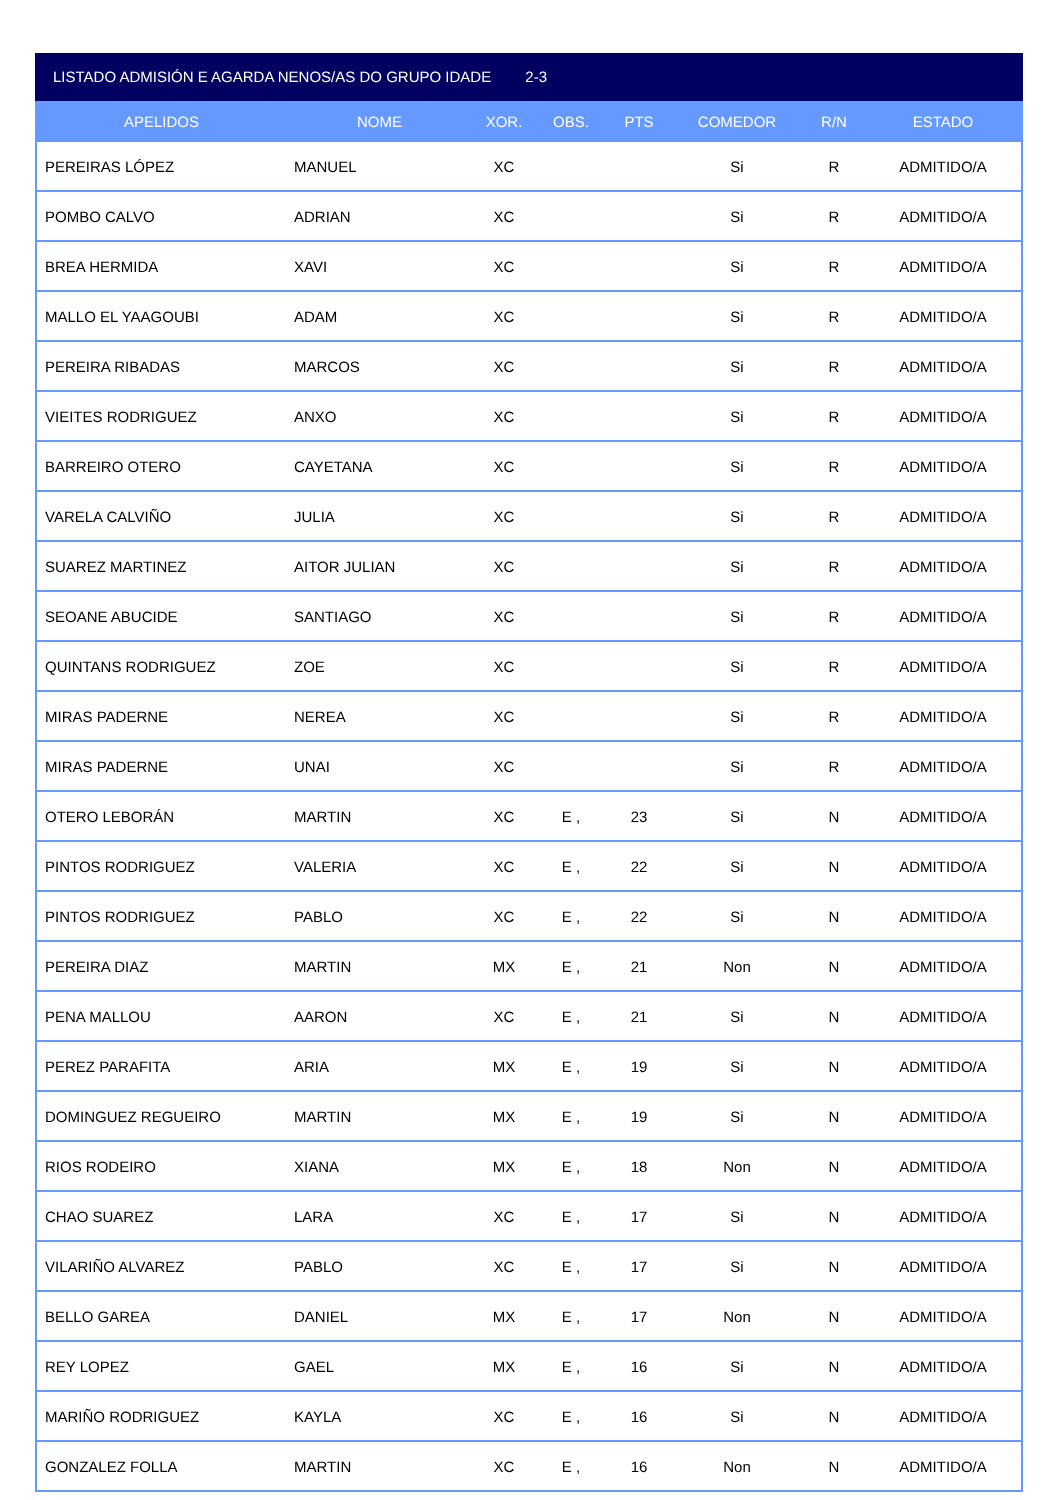LISTADO ADMISIÓN E AGARDA NENOS/AS DO GRUPO IDADE 2-3
| APELIDOS | NOME | XOR. | OBS. | PTS | COMEDOR | R/N | ESTADO |
| --- | --- | --- | --- | --- | --- | --- | --- |
| PEREIRAS LÓPEZ | MANUEL | XC | | | Si | R | ADMITIDO/A |
| POMBO CALVO | ADRIAN | XC | | | Si | R | ADMITIDO/A |
| BREA HERMIDA | XAVI | XC | | | Si | R | ADMITIDO/A |
| MALLO EL YAAGOUBI | ADAM | XC | | | Si | R | ADMITIDO/A |
| PEREIRA RIBADAS | MARCOS | XC | | | Si | R | ADMITIDO/A |
| VIEITES RODRIGUEZ | ANXO | XC | | | Si | R | ADMITIDO/A |
| BARREIRO OTERO | CAYETANA | XC | | | Si | R | ADMITIDO/A |
| VARELA CALVIÑO | JULIA | XC | | | Si | R | ADMITIDO/A |
| SUAREZ MARTINEZ | AITOR JULIAN | XC | | | Si | R | ADMITIDO/A |
| SEOANE ABUCIDE | SANTIAGO | XC | | | Si | R | ADMITIDO/A |
| QUINTANS RODRIGUEZ | ZOE | XC | | | Si | R | ADMITIDO/A |
| MIRAS PADERNE | NEREA | XC | | | Si | R | ADMITIDO/A |
| MIRAS PADERNE | UNAI | XC | | | Si | R | ADMITIDO/A |
| OTERO LEBORÁN | MARTIN | XC | E , | 23 | Si | N | ADMITIDO/A |
| PINTOS RODRIGUEZ | VALERIA | XC | E , | 22 | Si | N | ADMITIDO/A |
| PINTOS RODRIGUEZ | PABLO | XC | E , | 22 | Si | N | ADMITIDO/A |
| PEREIRA DIAZ | MARTIN | MX | E , | 21 | Non | N | ADMITIDO/A |
| PENA MALLOU | AARON | XC | E , | 21 | Si | N | ADMITIDO/A |
| PEREZ PARAFITA | ARIA | MX | E , | 19 | Si | N | ADMITIDO/A |
| DOMINGUEZ REGUEIRO | MARTIN | MX | E , | 19 | Si | N | ADMITIDO/A |
| RIOS RODEIRO | XIANA | MX | E , | 18 | Non | N | ADMITIDO/A |
| CHAO SUAREZ | LARA | XC | E , | 17 | Si | N | ADMITIDO/A |
| VILARIÑO ALVAREZ | PABLO | XC | E , | 17 | Si | N | ADMITIDO/A |
| BELLO GAREA | DANIEL | MX | E , | 17 | Non | N | ADMITIDO/A |
| REY LOPEZ | GAEL | MX | E , | 16 | Si | N | ADMITIDO/A |
| MARIÑO RODRIGUEZ | KAYLA | XC | E , | 16 | Si | N | ADMITIDO/A |
| GONZALEZ FOLLA | MARTIN | XC | E , | 16 | Non | N | ADMITIDO/A |